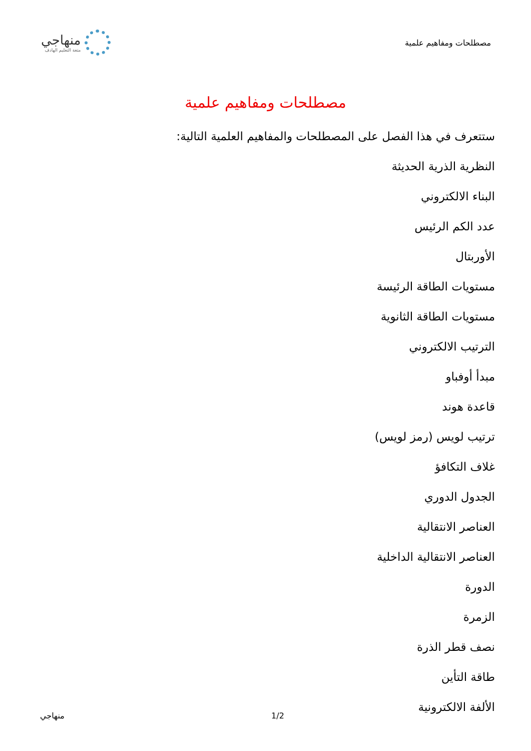مصطلحات ومفاهيم علمية
منهاجي
متعة التعليم الهادف
مصطلحات ومفاهيم علمية
ستتعرف في هذا الفصل على المصطلحات والمفاهيم العلمية التالية:
النظرية الذرية الحديثة
البناء الالكتروني
عدد الكم الرئيس
الأوربتال
مستويات الطاقة الرئيسة
مستويات الطاقة الثانوية
الترتيب الالكتروني
مبدأ أوفباو
قاعدة هوند
ترتيب لويس (رمز لويس)
غلاف التكافؤ
الجدول الدوري
العناصر الانتقالية
العناصر الانتقالية الداخلية
الدورة
الزمرة
نصف قطر الذرة
طاقة التأين
الألفة الالكترونية
منهاجي 1/2